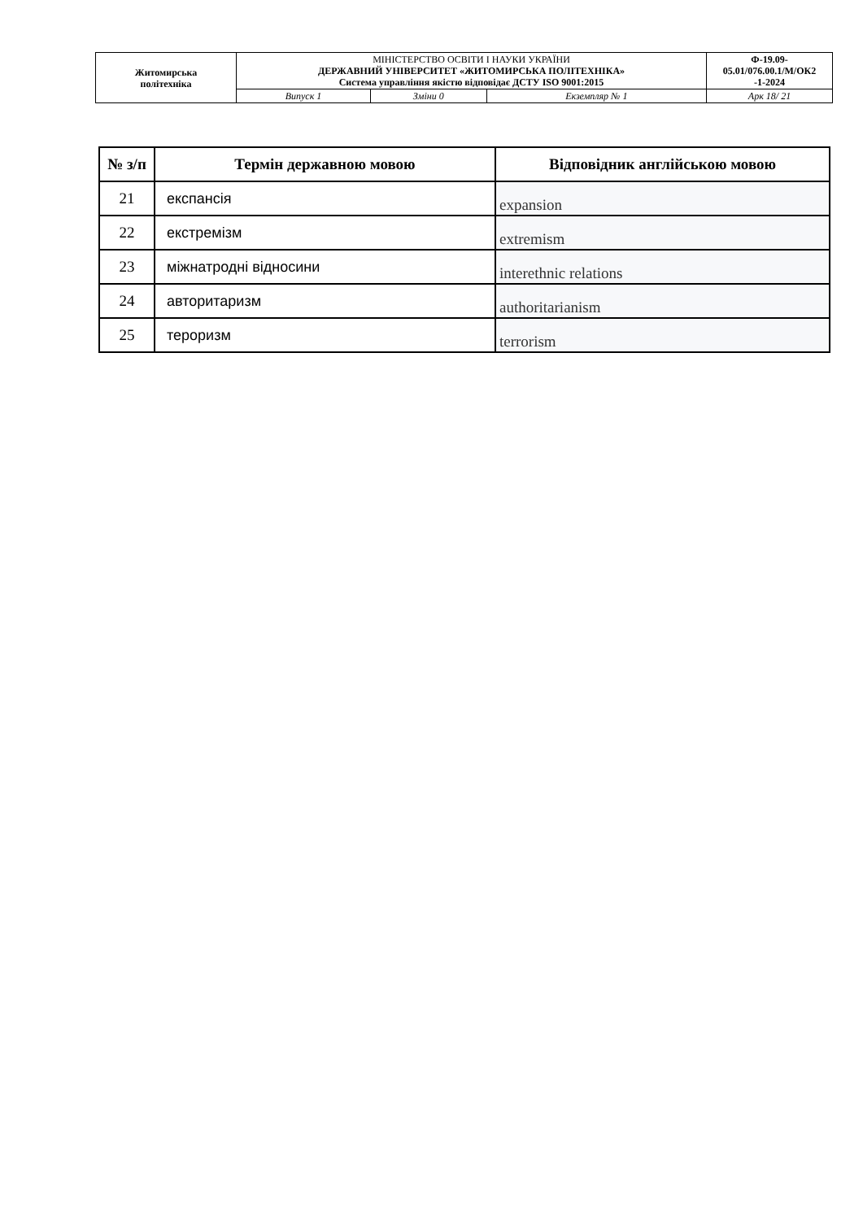| Житомирська політехніка | МІНІСТЕРСТВО ОСВІТИ І НАУКИ УКРАЇНИ ДЕРЖАВНИЙ УНІВЕРСИТЕТ «ЖИТОМИРСЬКА ПОЛІТЕХНІКА» Система управління якістю відповідає ДСТУ ISO 9001:2015 | | | Ф-19.09- 05.01/076.00.1/М/ОК2 -1-2024 |
| | Випуск 1 | Зміни 0 | Екземпляр № 1 | Арк 18/ 21 |
| № з/п | Термін державною мовою | Відповідник англійською мовою |
| --- | --- | --- |
| 21 | експансія | expansion |
| 22 | екстремізм | extremism |
| 23 | міжнатродні відносини | interethnic relations |
| 24 | авторитаризм | authoritarianism |
| 25 | тероризм | terrorism |